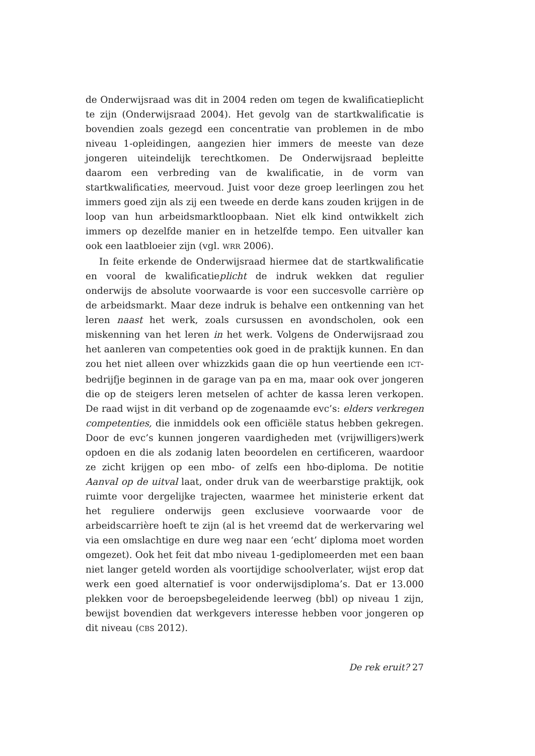de Onderwijsraad was dit in 2004 reden om tegen de kwalificatieplicht te zijn (Onderwijsraad 2004). Het gevolg van de startkwalificatie is bovendien zoals gezegd een concentratie van problemen in de mbo niveau 1-opleidingen, aangezien hier immers de meeste van deze jongeren uiteindelijk terechtkomen. De Onderwijsraad bepleitte daarom een verbreding van de kwalificatie, in de vorm van startkwalificaties, meervoud. Juist voor deze groep leerlingen zou het immers goed zijn als zij een tweede en derde kans zouden krijgen in de loop van hun arbeidsmarktloopbaan. Niet elk kind ontwikkelt zich immers op dezelfde manier en in hetzelfde tempo. Een uitvaller kan ook een laatbloeier zijn (vgl. WRR 2006).
In feite erkende de Onderwijsraad hiermee dat de startkwalificatie en vooral de kwalificatieplicht de indruk wekken dat regulier onderwijs de absolute voorwaarde is voor een succesvolle carrière op de arbeidsmarkt. Maar deze indruk is behalve een ontkenning van het leren naast het werk, zoals cursussen en avondscholen, ook een miskenning van het leren in het werk. Volgens de Onderwijsraad zou het aanleren van competenties ook goed in de praktijk kunnen. En dan zou het niet alleen over whizzkids gaan die op hun veertiende een ICT-bedrijfje beginnen in de garage van pa en ma, maar ook over jongeren die op de steigers leren metselen of achter de kassa leren verkopen. De raad wijst in dit verband op de zogenaamde evc’s: elders verkregen competenties, die inmiddels ook een officiële status hebben gekregen. Door de evc’s kunnen jongeren vaardigheden met (vrijwilligers)werk opdoen en die als zodanig laten beoordelen en certificeren, waardoor ze zicht krijgen op een mbo- of zelfs een hbo-diploma. De notitie Aanval op de uitval laat, onder druk van de weerbarstige praktijk, ook ruimte voor dergelijke trajecten, waarmee het ministerie erkent dat het reguliere onderwijs geen exclusieve voorwaarde voor de arbeidscarrière hoeft te zijn (al is het vreemd dat de werkervaring wel via een omslachtige en dure weg naar een ‘echt’ diploma moet worden omgezet). Ook het feit dat mbo niveau 1-gediplomeerden met een baan niet langer geteld worden als voortijdige schoolverlater, wijst erop dat werk een goed alternatief is voor onderwijsdiploma’s. Dat er 13.000 plekken voor de beroepsbegeleidende leerweg (bbl) op niveau 1 zijn, bewijst bovendien dat werkgevers interesse hebben voor jongeren op dit niveau (CBS 2012).
De rek eruit? 27